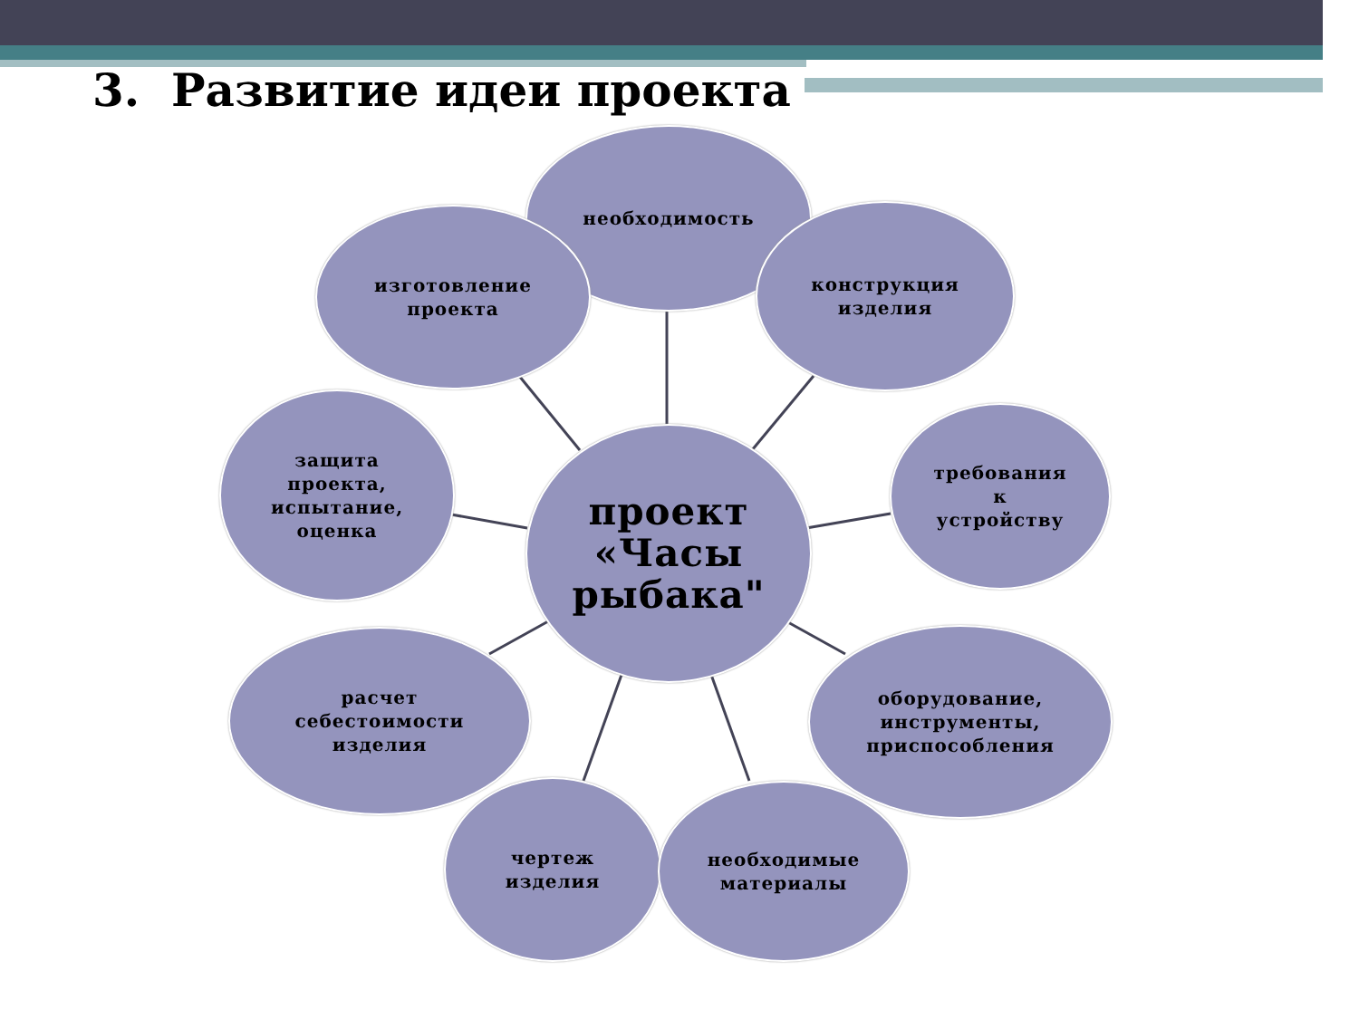3. Развитие идеи проекта
необходимость
изготовление
проекта
конструкция
изделия
защита
проекта,
испытание,
оценка
проект
«Часы
рыбака"
требования
к
устройству
расчет
себестоимости
изделия
оборудование,
инструменты,
приспособления
чертеж
изделия
необходимые
материалы